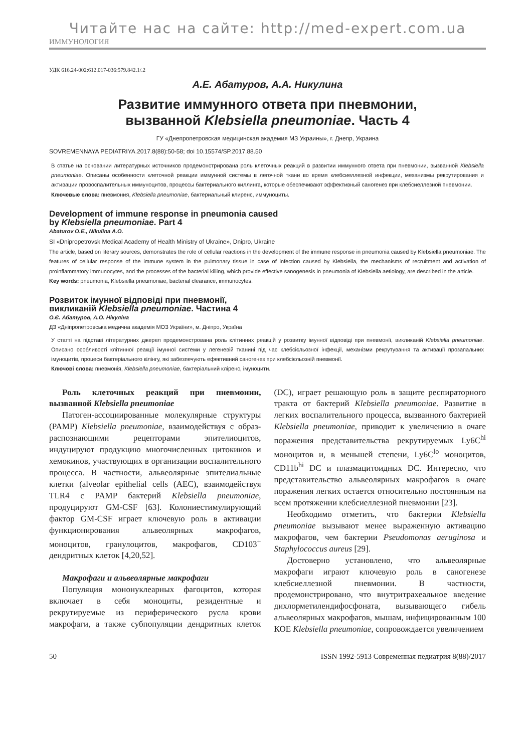Читайте нас на сайте: http://med-expert.com.ua
ИММУНОЛОГИЯ
УДК 616.24-002:612.017-036:579.842.1/.2
А.Е. Абатуров, А.А. Никулина
Развитие иммунного ответа при пневмонии,
вызванной Klebsiella pneumoniae. Часть 4
ГУ «Днепропетровская медицинская академия МЗ Украины», г. Днепр, Украина
SOVREMENNAYA PEDIATRIYA.2017.8(88):50-58; doi 10.15574/SP.2017.88.50
В статье на основании литературных источников продемонстрирована роль клеточных реакций в развитии иммунного ответа при пневмонии, вызванной Klebsiella pneumoniae. Описаны особенности клеточной реакции иммунной системы в легочной ткани во время клебсиеллезной инфекции, механизмы рекрутирования и активации провоспалительных иммуноцитов, процессы бактериального киллинга, которые обеспечивают эффективный саногенез при клебсиеллезной пневмонии.
Ключевые слова: пневмония, Klebsiella pneumoniae, бактериальный клиренс, иммуноциты.
Development of immune response in pneumonia caused
by Klebsiella pneumoniae. Part 4
Abaturov O.E., Nikulina A.O.
SI «Dnipropetrovsk Medical Academy of Health Ministry of Ukraine», Dnipro, Ukraine
The article, based on literary sources, demonstrates the role of cellular reactions in the development of the immune response in pneumonia caused by Klebsiella pneumoniae. The features of cellular response of the immune system in the pulmonary tissue in case of infection caused by Klebsiella, the mechanisms of recruitment and activation of proinflammatory immunocytes, and the processes of the bacterial killing, which provide effective sanogenesis in pneumonia of Klebsiella aetiology, are described in the article.
Key words: pneumonia, Klebsiella pneumoniae, bacterial clearance, immunocytes.
Розвиток імунної відповіді при пневмонії,
викликаній Klebsiella pneumoniae. Частина 4
О.Є. Абатуров, А.О. Нікуліна
ДЗ «Дніпропетровська медична академія МОЗ України», м. Дніпро, Україна
У статті на підставі літературних джерел продемонстрована роль клітинних реакцій у розвитку імунної відповіді при пневмонії, викликаній Klebsiella pneumoniae. Описано особливості клітинної реакції імунної системи у легеневій тканині під час клебсієльозної інфекції, механізми рекрутування та активації прозапальних імуноцитів, процеси бактеріального кілінгу, які забезпечують ефективний саногенез при клебсієльозній пневмонії.
Ключові слова: пневмонія, Klebsiella pneumoniae, бактеріальний кліренс, імуноцити.
Роль клеточных реакций при пневмонии, вызванной Klebsiella pneumoniae
Патоген-ассоциированные молекулярные структуры (PAMP) Klebsiella pneumoniae, взаимодействуя с образ-распознающими рецепторами эпителиоцитов, индуцируют продукцию многочисленных цитокинов и хемокинов, участвующих в организации воспалительного процесса. В частности, альвеолярные эпителиальные клетки (alveolar epithelial cells (AEC), взаимодействуя TLR4 с PAMP бактерий Klebsiella pneumoniae, продуцируют GM-CSF [63]. Колониестимулирующий фактор GM-CSF играет ключевую роль в активации функционирования альвеолярных макрофагов, моноцитов, гранулоцитов, макрофагов, CD103<sup>+</sup> дендритных клеток [4,20,52].
Макрофаги и альвеолярные макрофаги
Популяция мононуклеарных фагоцитов, которая включает в себя моноциты, резидентные и рекрутируемые из периферического русла крови макрофаги, а также субпопуляции дендритных клеток (DC), играет решающую роль в защите респираторного тракта от бактерий Klebsiella pneumoniae. Развитие в легких воспалительного процесса, вызванного бактерией Klebsiella pneumoniae, приводит к увеличению в очаге поражения представительства рекрутируемых Ly6C<sup>hi</sup> моноцитов и, в меньшей степени, Ly6C<sup>lo</sup> моноцитов, CD11b<sup>hi</sup> DC и плазмацитоидных DC. Интересно, что представительство альвеолярных макрофагов в очаге поражения легких остается относительно постоянным на всем протяжении клебсиеллезной пневмонии [23].
Необходимо отметить, что бактерии Klebsiella pneumoniae вызывают менее выраженную активацию макрофагов, чем бактерии Pseudomonas aeruginosa и Staphylococcus aureus [29].
Достоверно установлено, что альвеолярные макрофаги играют ключевую роль в саногенезе клебсиеллезной пневмонии. В частности, продемонстрировано, что внутритрахеальное введение дихлорметилендифосфоната, вызывающего гибель альвеолярных макрофагов, мышам, инфицированным 100 КОЕ Klebsiella pneumoniae, сопровождается увеличением
50 ISSN 1992-5913 Современная педиатрия 8(88)/2017